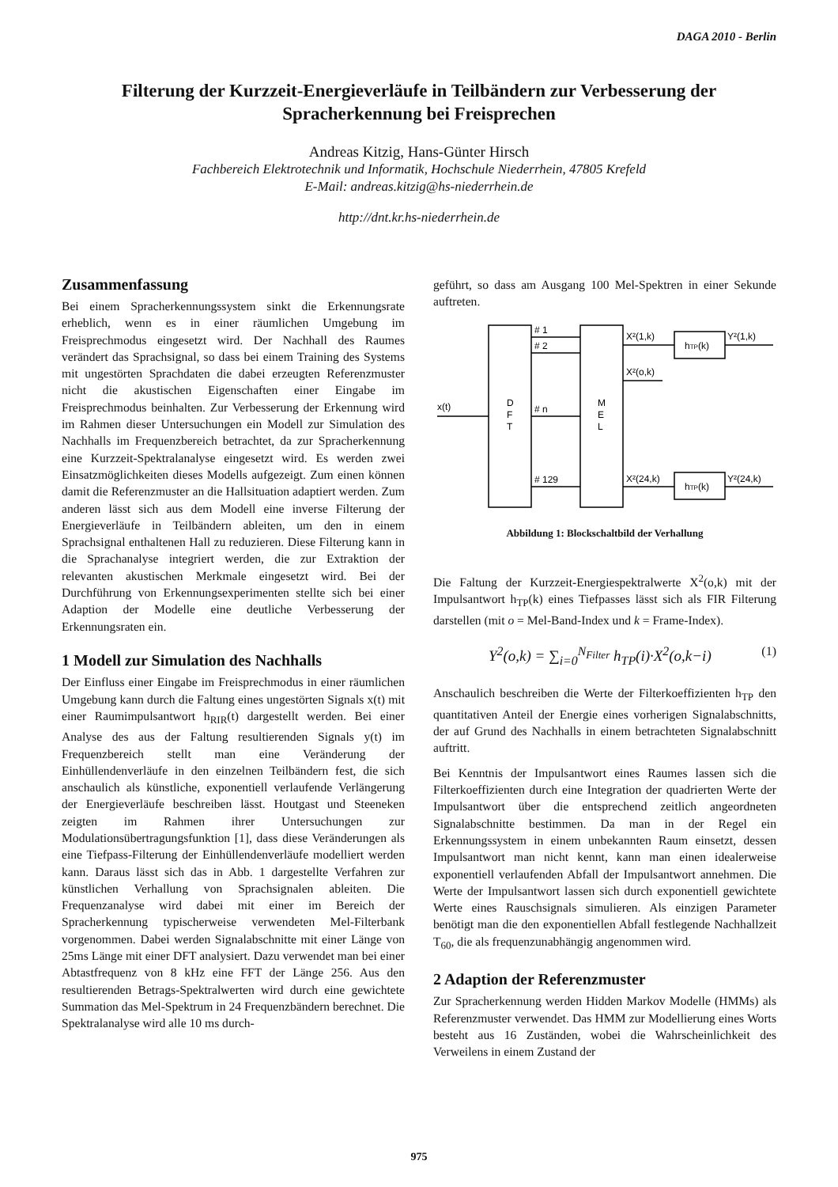DAGA 2010 - Berlin
Filterung der Kurzzeit-Energieverläufe in Teilbändern zur Verbesserung der Spracherkennung bei Freisprechen
Andreas Kitzig, Hans-Günter Hirsch
Fachbereich Elektrotechnik und Informatik, Hochschule Niederrhein, 47805 Krefeld
E-Mail: andreas.kitzig@hs-niederrhein.de
http://dnt.kr.hs-niederrhein.de
Zusammenfassung
Bei einem Spracherkennungssystem sinkt die Erkennungsrate erheblich, wenn es in einer räumlichen Umgebung im Freisprechmodus eingesetzt wird. Der Nachhall des Raumes verändert das Sprachsignal, so dass bei einem Training des Systems mit ungestörten Sprachdaten die dabei erzeugten Referenzmuster nicht die akustischen Eigenschaften einer Eingabe im Freisprechmodus beinhalten. Zur Verbesserung der Erkennung wird im Rahmen dieser Untersuchungen ein Modell zur Simulation des Nachhalls im Frequenzbereich betrachtet, da zur Spracherkennung eine Kurzzeit-Spektralanalyse eingesetzt wird. Es werden zwei Einsatzmöglichkeiten dieses Modells aufgezeigt. Zum einen können damit die Referenzmuster an die Hallsituation adaptiert werden. Zum anderen lässt sich aus dem Modell eine inverse Filterung der Energieverläufe in Teilbändern ableiten, um den in einem Sprachsignal enthaltenen Hall zu reduzieren. Diese Filterung kann in die Sprachanalyse integriert werden, die zur Extraktion der relevanten akustischen Merkmale eingesetzt wird. Bei der Durchführung von Erkennungsexperimenten stellte sich bei einer Adaption der Modelle eine deutliche Verbesserung der Erkennungsraten ein.
1 Modell zur Simulation des Nachhalls
Der Einfluss einer Eingabe im Freisprechmodus in einer räumlichen Umgebung kann durch die Faltung eines ungestörten Signals x(t) mit einer Raumimpulsantwort h<sub>RIR</sub>(t) dargestellt werden. Bei einer Analyse des aus der Faltung resultierenden Signals y(t) im Frequenzbereich stellt man eine Veränderung der Einhüllendenverläufe in den einzelnen Teilbändern fest, die sich anschaulich als künstliche, exponentiell verlaufende Verlängerung der Energieverläufe beschreiben lässt. Houtgast und Steeneken zeigten im Rahmen ihrer Untersuchungen zur Modulationsübertragungsfunktion [1], dass diese Veränderungen als eine Tiefpass-Filterung der Einhüllendenverläufe modelliert werden kann. Daraus lässt sich das in Abb. 1 dargestellte Verfahren zur künstlichen Verhallung von Sprachsignalen ableiten. Die Frequenzanalyse wird dabei mit einer im Bereich der Spracherkennung typischerweise verwendeten Mel-Filterbank vorgenommen. Dabei werden Signalabschnitte mit einer Länge von 25ms Länge mit einer DFT analysiert. Dazu verwendet man bei einer Abtastfrequenz von 8 kHz eine FFT der Länge 256. Aus den resultierenden Betrags-Spektralwerten wird durch eine gewichtete Summation das Mel-Spektrum in 24 Frequenzbändern berechnet. Die Spektralanalyse wird alle 10 ms durch-
geführt, so dass am Ausgang 100 Mel-Spektren in einer Sekunde auftreten.
x(t)
D
F
T
M
E
L
# 1
# 2
# n
# 129
X²(1,k)
X²(o,k)
X²(24,k)
Y²(1,k)
Y²(24,k)
hTP(k)
hTP(k)
Abbildung 1: Blockschaltbild der Verhallung
Die Faltung der Kurzzeit-Energiespektralwerte X<sup>2</sup>(o,k) mit der Impulsantwort h<sub>TP</sub>(k) eines Tiefpasses lässt sich als FIR Filterung darstellen (mit o = Mel-Band-Index und k = Frame-Index).
Y<sup>2</sup>(o,k) = ∑<sub>i=0</sub><sup>N<sub>Filter</sub></sup> h<sub>TP</sub>(i)·X<sup>2</sup>(o,k−i) (1)
Anschaulich beschreiben die Werte der Filterkoeffizienten h<sub>TP</sub> den quantitativen Anteil der Energie eines vorherigen Signalabschnitts, der auf Grund des Nachhalls in einem betrachteten Signalabschnitt auftritt.
Bei Kenntnis der Impulsantwort eines Raumes lassen sich die Filterkoeffizienten durch eine Integration der quadrierten Werte der Impulsantwort über die entsprechend zeitlich angeordneten Signalabschnitte bestimmen. Da man in der Regel ein Erkennungssystem in einem unbekannten Raum einsetzt, dessen Impulsantwort man nicht kennt, kann man einen idealerweise exponentiell verlaufenden Abfall der Impulsantwort annehmen. Die Werte der Impulsantwort lassen sich durch exponentiell gewichtete Werte eines Rauschsignals simulieren. Als einzigen Parameter benötigt man die den exponentiellen Abfall festlegende Nachhallzeit T<sub>60</sub>, die als frequenzunabhängig angenommen wird.
2 Adaption der Referenzmuster
Zur Spracherkennung werden Hidden Markov Modelle (HMMs) als Referenzmuster verwendet. Das HMM zur Modellierung eines Worts besteht aus 16 Zuständen, wobei die Wahrscheinlichkeit des Verweilens in einem Zustand der
975